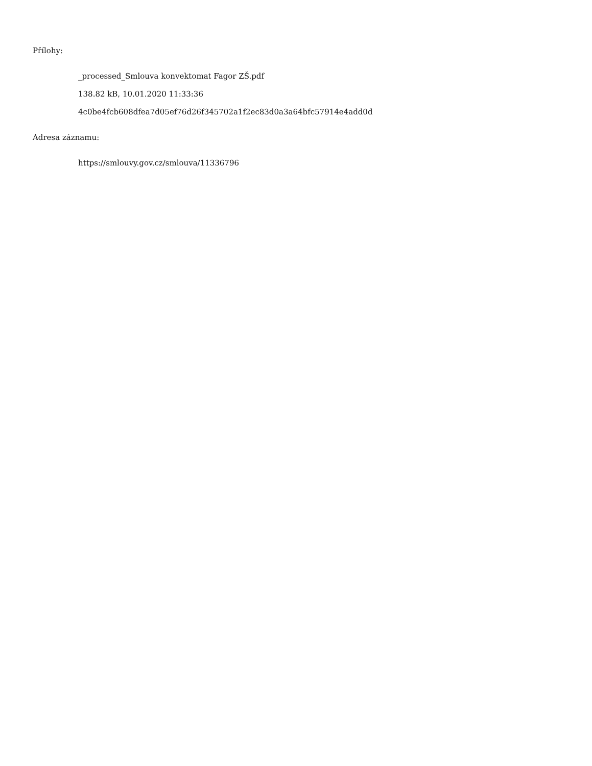Přílohy:
_processed_Smlouva konvektomat Fagor ZŠ.pdf
138.82 kB, 10.01.2020 11:33:36
4c0be4fcb608dfea7d05ef76d26f345702a1f2ec83d0a3a64bfc57914e4add0d
Adresa záznamu:
https://smlouvy.gov.cz/smlouva/11336796